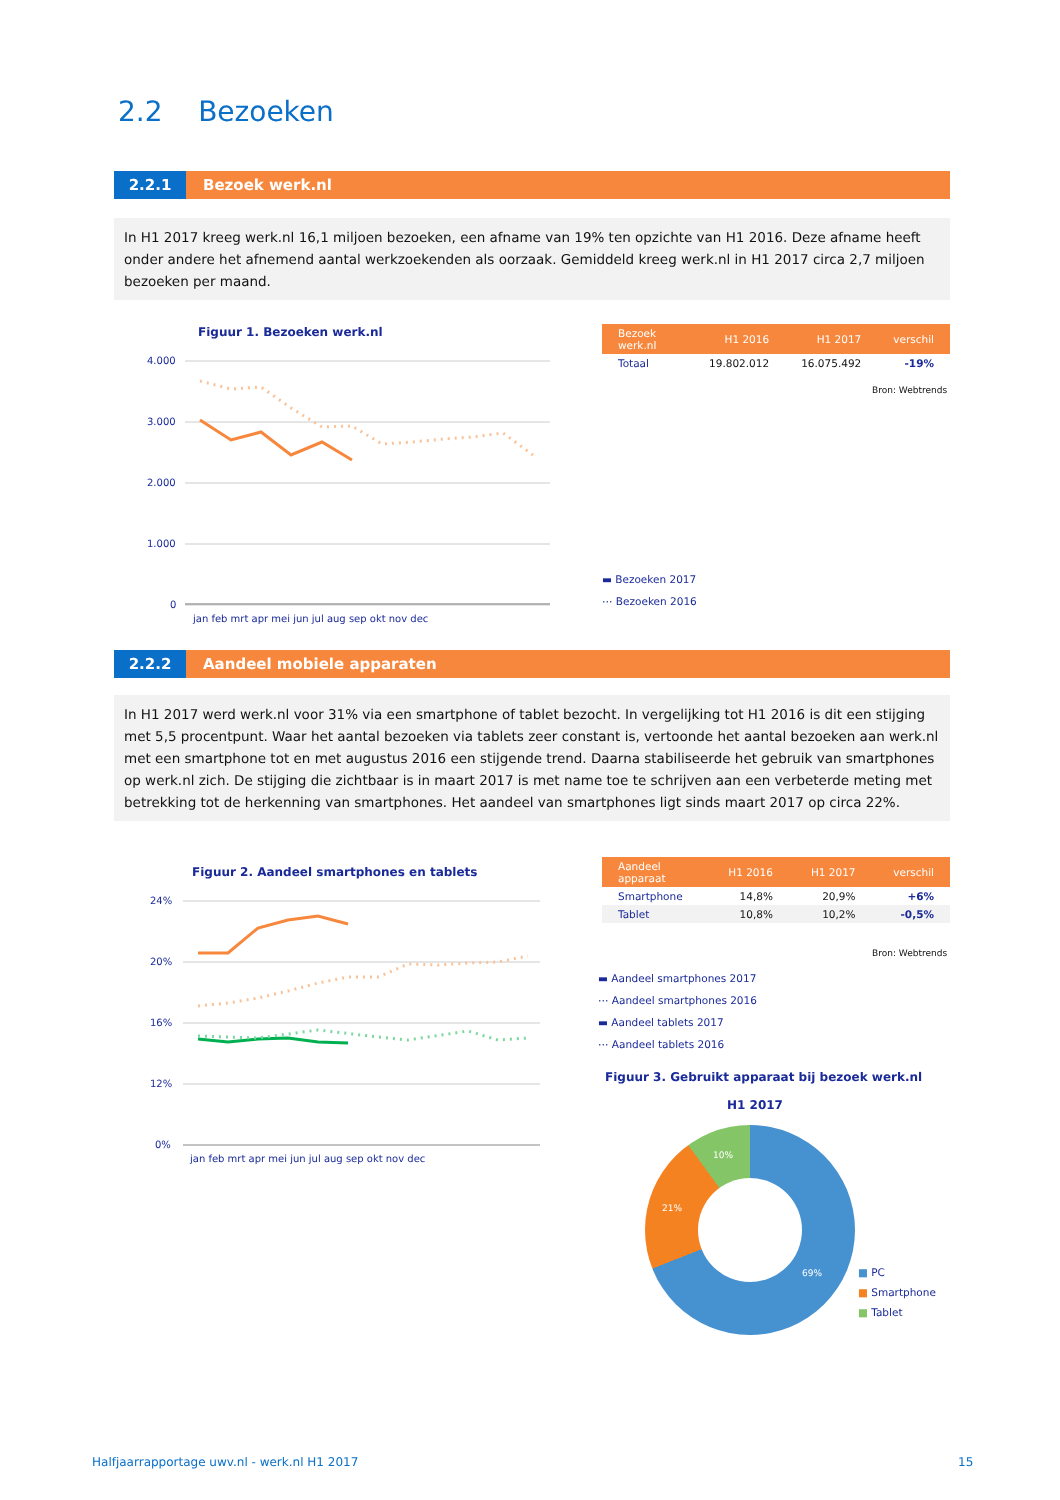2.2 Bezoeken
2.2.1 Bezoek werk.nl
In H1 2017 kreeg werk.nl 16,1 miljoen bezoeken, een afname van 19% ten opzichte van H1 2016. Deze afname heeft onder andere het afnemend aantal werkzoekenden als oorzaak. Gemiddeld kreeg werk.nl in H1 2017 circa 2,7 miljoen bezoeken per maand.
Figuur 1. Bezoeken werk.nl
4.000
3.000
2.000
1.000
0
jan feb mrt apr mei jun jul aug sep okt nov dec
| Bezoek werk.nl | H1 2016 | H1 2017 | verschil |
| --- | --- | --- | --- |
| Totaal | 19.802.012 | 16.075.492 | -19% |
Bron: Webtrends
▬ Bezoeken 2017
⋯ Bezoeken 2016
2.2.2 Aandeel mobiele apparaten
In H1 2017 werd werk.nl voor 31% via een smartphone of tablet bezocht. In vergelijking tot H1 2016 is dit een stijging met 5,5 procentpunt. Waar het aantal bezoeken via tablets zeer constant is, vertoonde het aantal bezoeken aan werk.nl met een smartphone tot en met augustus 2016 een stijgende trend. Daarna stabiliseerde het gebruik van smartphones op werk.nl zich. De stijging die zichtbaar is in maart 2017 is met name toe te schrijven aan een verbeterde meting met betrekking tot de herkenning van smartphones. Het aandeel van smartphones ligt sinds maart 2017 op circa 22%.
Figuur 2. Aandeel smartphones en tablets
24%
20%
16%
12%
0%
jan feb mrt apr mei jun jul aug sep okt nov dec
| Aandeel apparaat | H1 2016 | H1 2017 | verschil |
| --- | --- | --- | --- |
| Smartphone | 14,8% | 20,9% | +6% |
| Tablet | 10,8% | 10,2% | -0,5% |
Bron: Webtrends
▬ Aandeel smartphones 2017
⋯ Aandeel smartphones 2016
▬ Aandeel tablets 2017
⋯ Aandeel tablets 2016
Figuur 3. Gebruikt apparaat bij bezoek werk.nl
H1 2017
10%
21%
69%
■ PC
■ Smartphone
■ Tablet
Halfjaarrapportage uwv.nl - werk.nl H1 2017
15